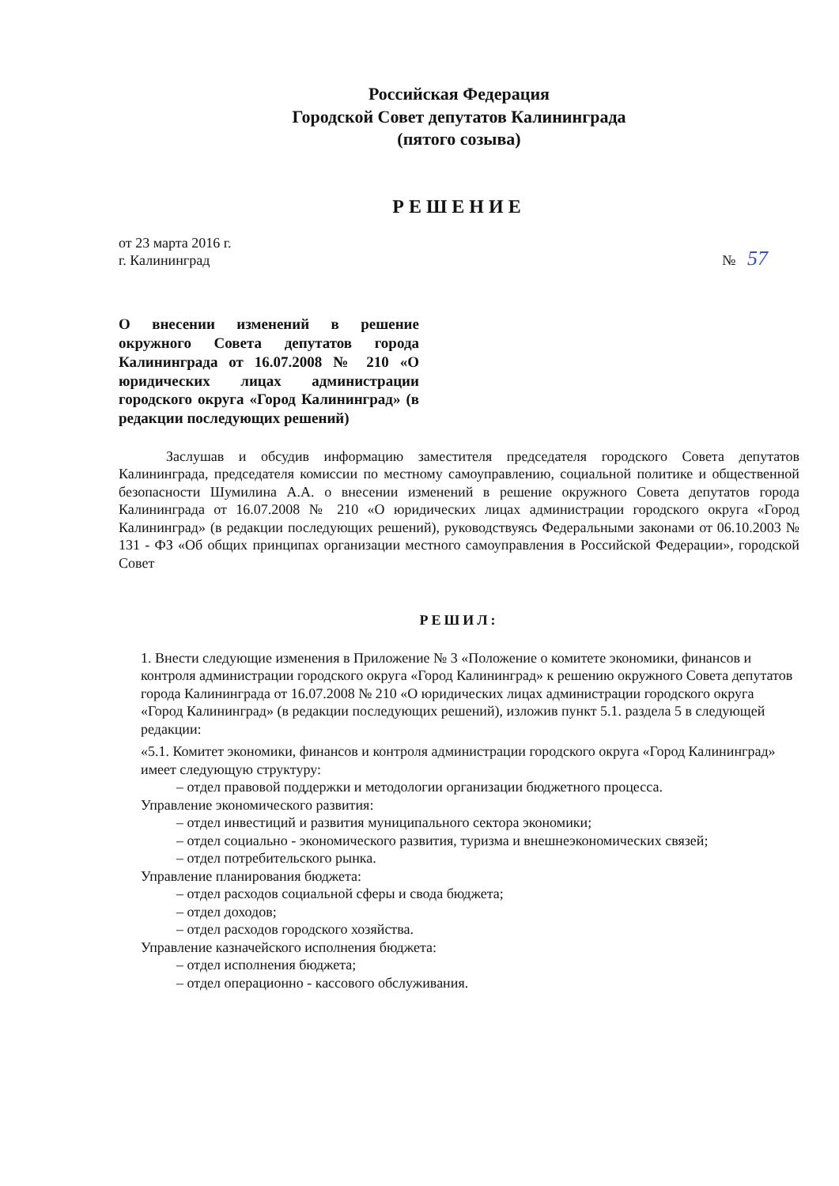Российская Федерация
Городской Совет депутатов Калининграда
(пятого созыва)
РЕШЕНИЕ
от 23 марта 2016 г.
г. Калининград
№ 57
О внесении изменений в решение окружного Совета депутатов города Калининграда от 16.07.2008 № 210 «О юридических лицах администрации городского округа «Город Калининград» (в редакции последующих решений)
Заслушав и обсудив информацию заместителя председателя городского Совета депутатов Калининграда, председателя комиссии по местному самоуправлению, социальной политике и общественной безопасности Шумилина А.А. о внесении изменений в решение окружного Совета депутатов города Калининграда от 16.07.2008 № 210 «О юридических лицах администрации городского округа «Город Калининград» (в редакции последующих решений), руководствуясь Федеральными законами от 06.10.2003 № 131 - ФЗ «Об общих принципах организации местного самоуправления в Российской Федерации», городской Совет
РЕШИЛ:
1. Внести следующие изменения в Приложение № 3 «Положение о комитете экономики, финансов и контроля администрации городского округа «Город Калининград» к решению окружного Совета депутатов города Калининграда от 16.07.2008 № 210 «О юридических лицах администрации городского округа «Город Калининград» (в редакции последующих решений), изложив пункт 5.1. раздела 5 в следующей редакции:
«5.1. Комитет экономики, финансов и контроля администрации городского округа «Город Калининград» имеет следующую структуру:
– отдел правовой поддержки и методологии организации бюджетного процесса.
Управление экономического развития:
– отдел инвестиций и развития муниципального сектора экономики;
– отдел социально - экономического развития, туризма и внешнеэкономических связей;
– отдел потребительского рынка.
Управление планирования бюджета:
– отдел расходов социальной сферы и свода бюджета;
– отдел доходов;
– отдел расходов городского хозяйства.
Управление казначейского исполнения бюджета:
– отдел исполнения бюджета;
– отдел операционно - кассового обслуживания.